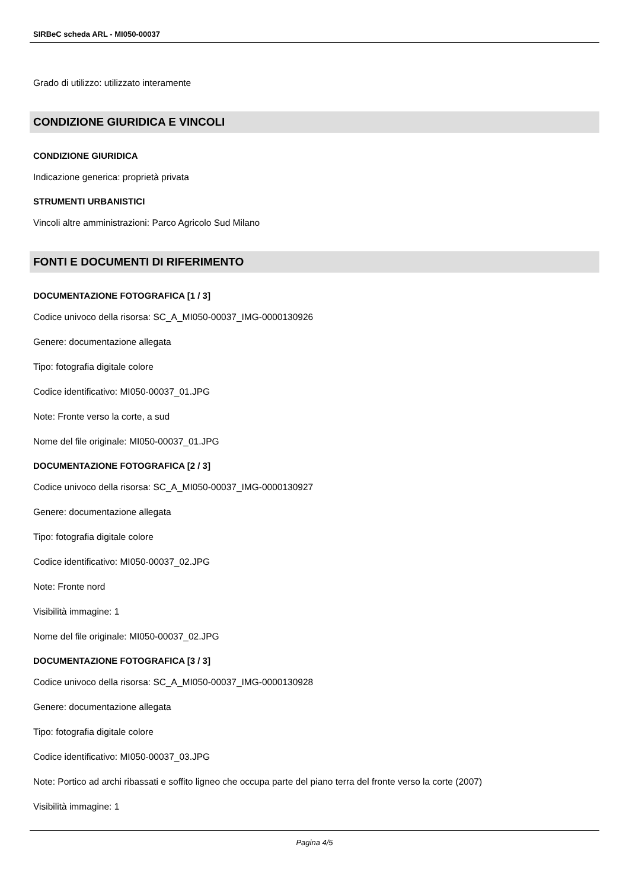SIRBeC scheda ARL - MI050-00037
Grado di utilizzo: utilizzato interamente
CONDIZIONE GIURIDICA E VINCOLI
CONDIZIONE GIURIDICA
Indicazione generica: proprietà privata
STRUMENTI URBANISTICI
Vincoli altre amministrazioni: Parco Agricolo Sud Milano
FONTI E DOCUMENTI DI RIFERIMENTO
DOCUMENTAZIONE FOTOGRAFICA [1 / 3]
Codice univoco della risorsa: SC_A_MI050-00037_IMG-0000130926
Genere: documentazione allegata
Tipo: fotografia digitale colore
Codice identificativo: MI050-00037_01.JPG
Note: Fronte verso la corte, a sud
Nome del file originale: MI050-00037_01.JPG
DOCUMENTAZIONE FOTOGRAFICA [2 / 3]
Codice univoco della risorsa: SC_A_MI050-00037_IMG-0000130927
Genere: documentazione allegata
Tipo: fotografia digitale colore
Codice identificativo: MI050-00037_02.JPG
Note: Fronte nord
Visibilità immagine: 1
Nome del file originale: MI050-00037_02.JPG
DOCUMENTAZIONE FOTOGRAFICA [3 / 3]
Codice univoco della risorsa: SC_A_MI050-00037_IMG-0000130928
Genere: documentazione allegata
Tipo: fotografia digitale colore
Codice identificativo: MI050-00037_03.JPG
Note: Portico ad archi ribassati e soffito ligneo che occupa parte del piano terra del fronte verso la corte (2007)
Visibilità immagine: 1
Pagina 4/5